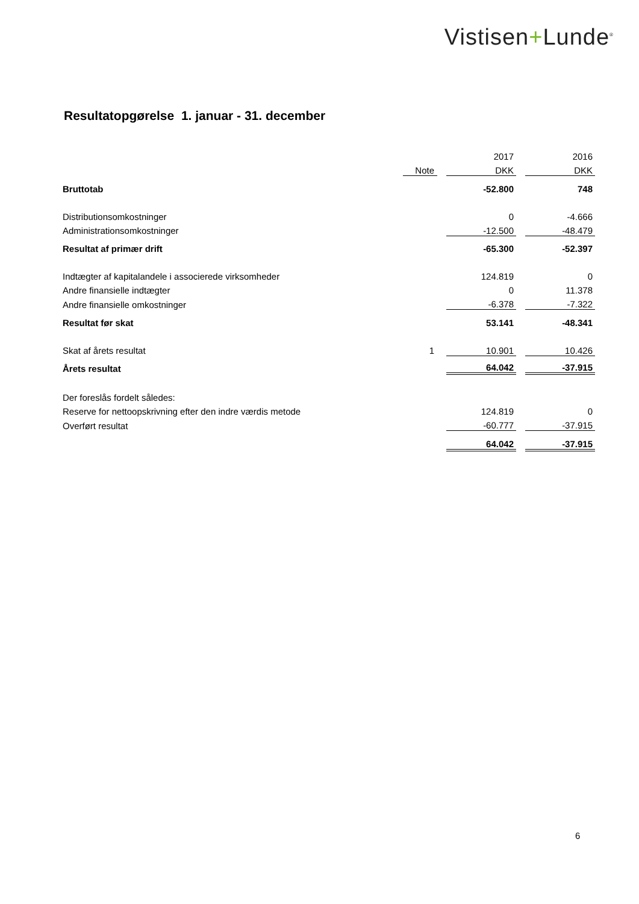Vistisen+Lunde<sup>®</sup>
Resultatopgørelse 1. januar - 31. december
| | | | 2017 | | 2016 |
| | Note | | DKK | | DKK |
| Bruttotab | | | -52.800 | | 748 |
| Distributionsomkostninger | | | 0 | | -4.666 |
| Administrationsomkostninger | | | -12.500 | | -48.479 |
| Resultat af primær drift | | | -65.300 | | -52.397 |
| Indtægter af kapitalandele i associerede virksomheder | | | 124.819 | | 0 |
| Andre finansielle indtægter | | | 0 | | 11.378 |
| Andre finansielle omkostninger | | | -6.378 | | -7.322 |
| Resultat før skat | | | 53.141 | | -48.341 |
| Skat af årets resultat | 1 | | 10.901 | | 10.426 |
| Årets resultat | | | 64.042 | | -37.915 |
| Der foreslås fordelt således: | | | | | |
| Reserve for nettoopskrivning efter den indre værdis metode | | | 124.819 | | 0 |
| Overført resultat | | | -60.777 | | -37.915 |
| | | | 64.042 | | -37.915 |
6